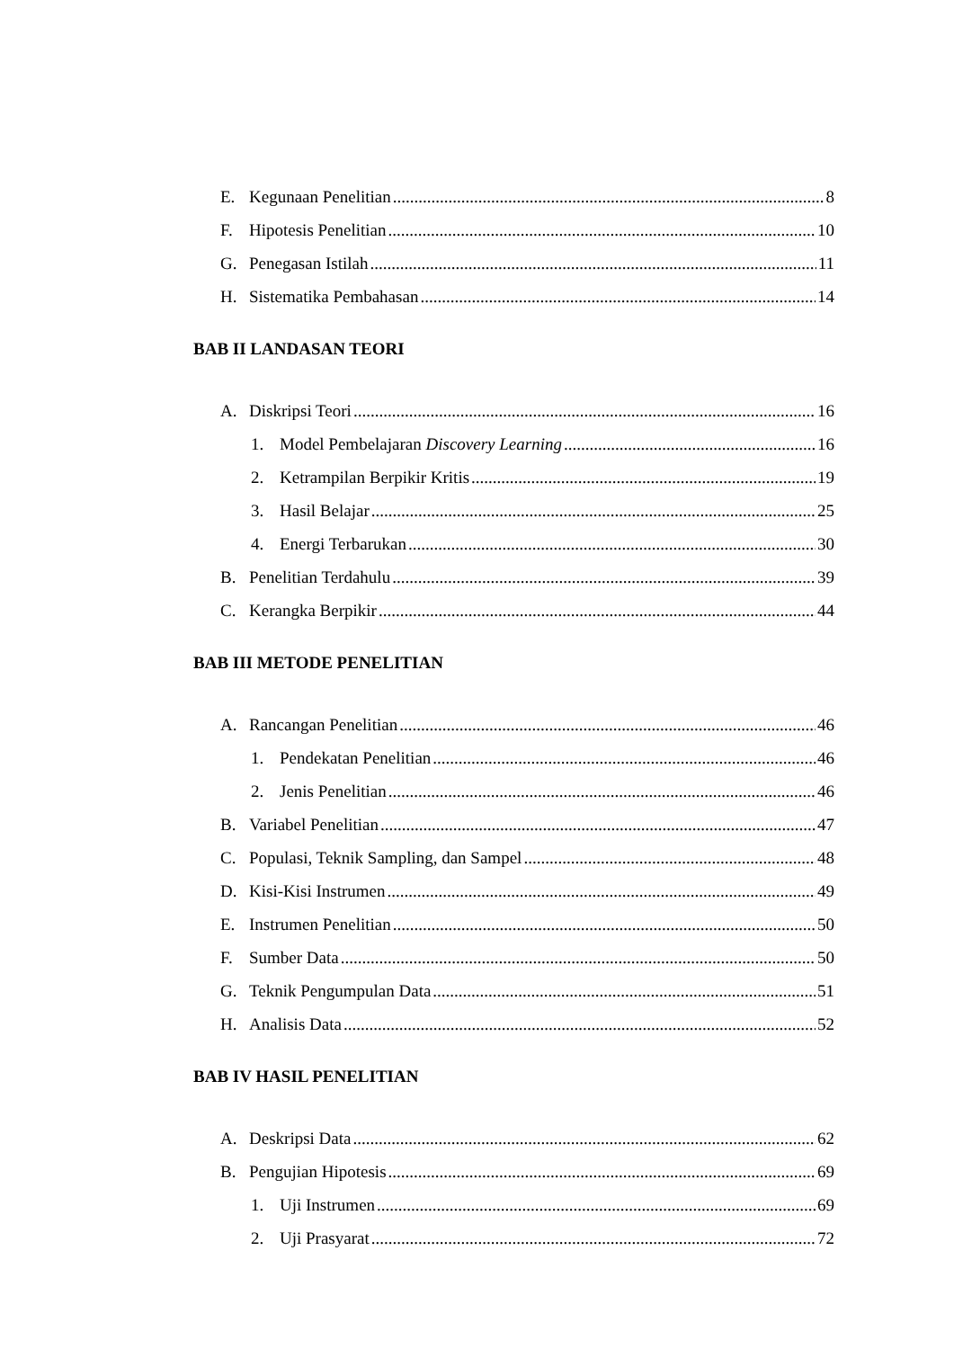E. Kegunaan Penelitian 8
F. Hipotesis Penelitian 10
G. Penegasan Istilah 11
H. Sistematika Pembahasan 14
BAB II LANDASAN TEORI
A. Diskripsi Teori 16
1. Model Pembelajaran Discovery Learning 16
2. Ketrampilan Berpikir Kritis 19
3. Hasil Belajar 25
4. Energi Terbarukan 30
B. Penelitian Terdahulu 39
C. Kerangka Berpikir 44
BAB III METODE PENELITIAN
A. Rancangan Penelitian 46
1. Pendekatan Penelitian 46
2. Jenis Penelitian 46
B. Variabel Penelitian 47
C. Populasi, Teknik Sampling, dan Sampel 48
D. Kisi-Kisi Instrumen 49
E. Instrumen Penelitian 50
F. Sumber Data 50
G. Teknik Pengumpulan Data 51
H. Analisis Data 52
BAB IV HASIL PENELITIAN
A. Deskripsi Data 62
B. Pengujian Hipotesis 69
1. Uji Instrumen 69
2. Uji Prasyarat 72